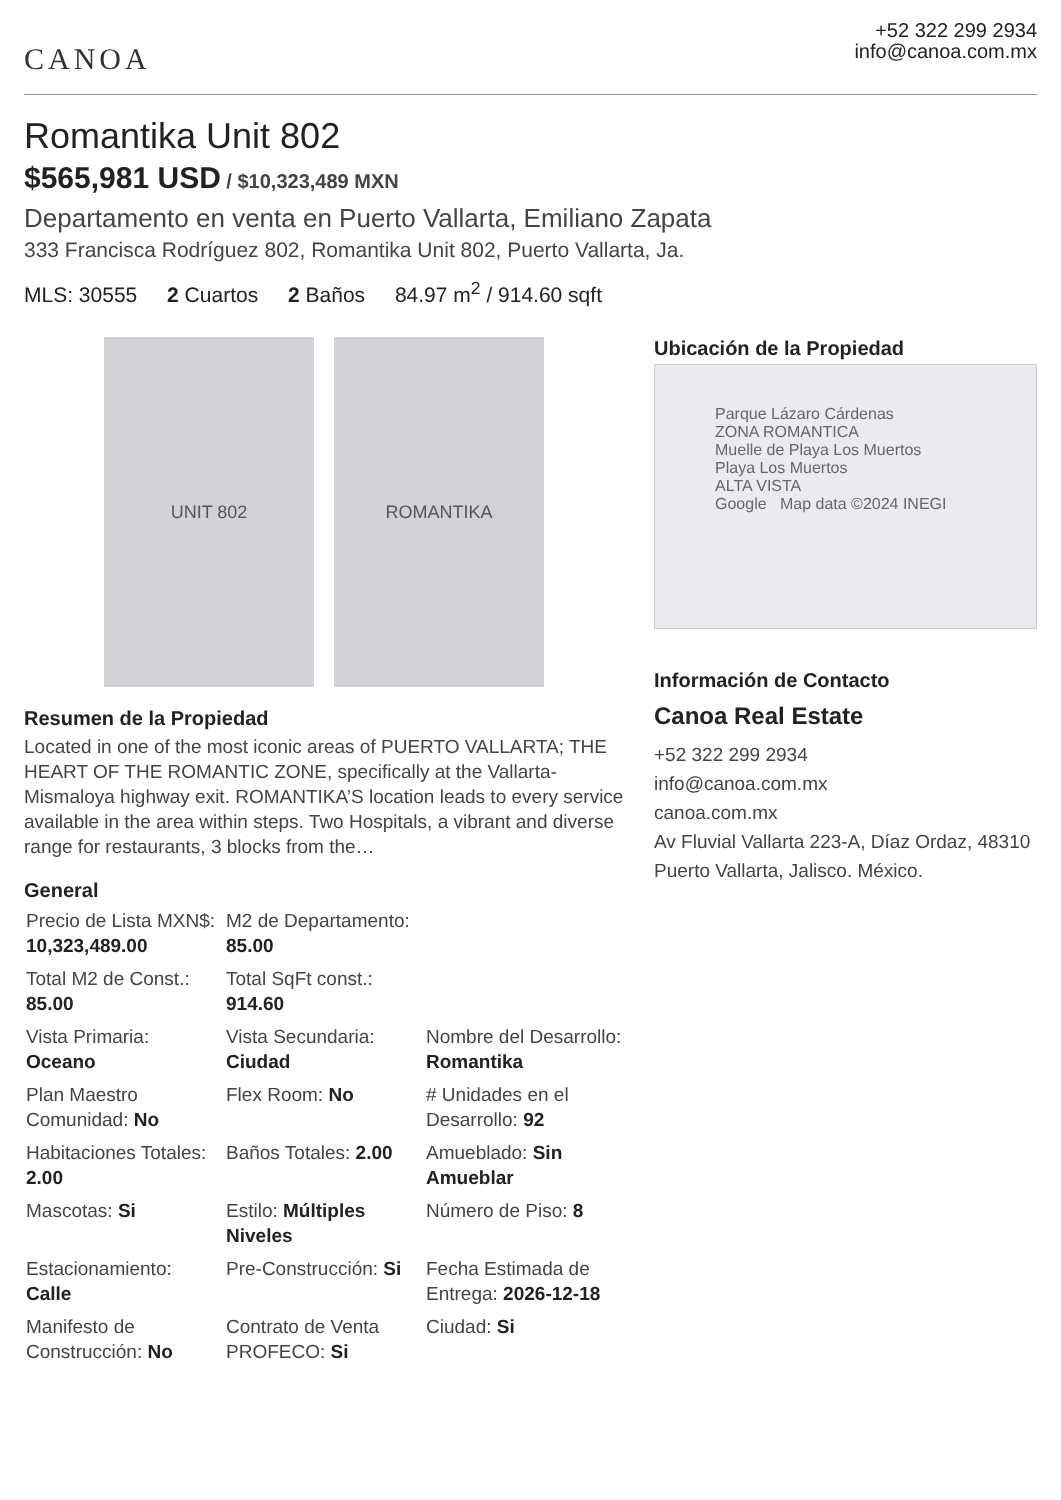CANOA
+52 322 299 2934
info@canoa.com.mx
Romantika Unit 802
$565,981 USD / $10,323,489 MXN
Departamento en venta en Puerto Vallarta, Emiliano Zapata
333 Francisca Rodríguez 802, Romantika Unit 802, Puerto Vallarta, Ja.
MLS: 30555 2 Cuartos 2 Baños 84.97 m<sup>2</sup> / 914.60 sqft
UNIT 802 ROMANTIKA
Resumen de la Propiedad
Located in one of the most iconic areas of PUERTO VALLARTA; THE HEART OF THE ROMANTIC ZONE, specifically at the Vallarta-Mismaloya highway exit. ROMANTIKA’S location leads to every service available in the area within steps. Two Hospitals, a vibrant and diverse range for restaurants, 3 blocks from the…
General
| Precio de Lista MXN$: 10,323,489.00 | M2 de Departamento: 85.00 | |
| Total M2 de Const.: 85.00 | Total SqFt const.: 914.60 | |
| Vista Primaria: Oceano | Vista Secundaria: Ciudad | Nombre del Desarrollo: Romantika |
| Plan Maestro Comunidad: No | Flex Room: No | # Unidades en el Desarrollo: 92 |
| Habitaciones Totales: 2.00 | Baños Totales: 2.00 | Amueblado: Sin Amueblar |
| Mascotas: Si | Estilo: Múltiples Niveles | Número de Piso: 8 |
| Estacionamiento: Calle | Pre-Construcción: Si | Fecha Estimada de Entrega: 2026-12-18 |
| Manifesto de Construcción: No | Contrato de Venta PROFECO: Si | Ciudad: Si |
Ubicación de la Propiedad
Parque Lázaro Cárdenas
ZONA ROMANTICA
Muelle de Playa Los Muertos
Playa Los Muertos
ALTA VISTA
Google Map data ©2024 INEGI
Información de Contacto
Canoa Real Estate
+52 322 299 2934
info@canoa.com.mx
canoa.com.mx
Av Fluvial Vallarta 223-A, Díaz Ordaz, 48310 Puerto Vallarta, Jalisco. México.